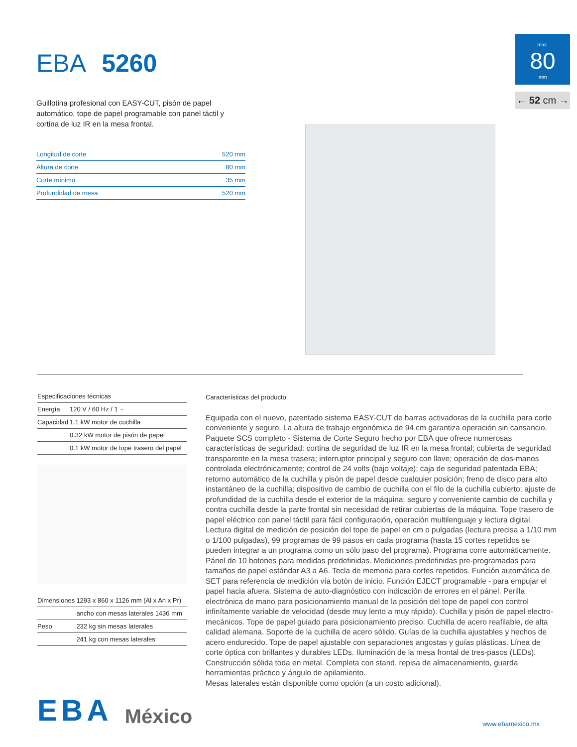EBA 5260
Guillotina profesional con EASY-CUT, pisón de papel automático, tope de papel programable con panel táctil y cortina de luz IR en la mesa frontal.
| Longitud de corte | 520 mm |
| Altura de corte | 80 mm |
| Corte mínimo | 35 mm |
| Profundidad de mesa | 520 mm |
max.
80
mm
← 52 cm →
| Especificaciones técnicas | |
| --- | --- |
| Energía | 120 V / 60 Hz / 1 ~ |
| Capacidad | 1.1 kW motor de cuchilla |
| | 0.32 kW motor de pisón de papel |
| | 0.1 kW motor de tope trasero del papel |
| Dimensiones | 1293 x 860 x 1126 mm (Al x An x Pr) |
| | ancho con mesas laterales 1436 mm |
| Peso | 232 kg sin mesas laterales |
| | 241 kg con mesas laterales |
Características del producto
Equipada con el nuevo, patentado sistema EASY-CUT de barras activadoras de la cuchilla para corte conveniente y seguro. La altura de trabajo ergonómica de 94 cm garantiza operación sin cansancio. Paquete SCS completo - Sistema de Corte Seguro hecho por EBA que ofrece numerosas características de seguridad: cortina de seguridad de luz IR en la mesa frontal; cubierta de seguridad transparente en la mesa trasera; interruptor principal y seguro con llave; operación de dos-manos controlada electrónicamente; control de 24 volts (bajo voltaje); caja de seguridad patentada EBA; retorno automático de la cuchilla y pisón de papel desde cualquier posición; freno de disco para alto instantáneo de la cuchilla; dispositivo de cambio de cuchilla con el filo de la cuchilla cubierto; ajuste de profundidad de la cuchilla desde el exterior de la máquina; seguro y conveniente cambio de cuchilla y contra cuchilla desde la parte frontal sin necesidad de retirar cubiertas de la máquina. Tope trasero de papel eléctrico con panel táctil para fácil configuración, operación multilenguaje y lectura digital. Lectura digital de medición de posición del tope de papel en cm o pulgadas (lectura precisa a 1/10 mm o 1/100 pulgadas), 99 programas de 99 pasos en cada programa (hasta 15 cortes repetidos se pueden integrar a un programa como un sólo paso del programa). Programa corre automáticamente. Pánel de 10 botones para medidas predefinidas. Mediciones predefinidas pre-programadas para tamaños de papel estándar A3 a A6. Tecla de memoria para cortes repetidos. Función automática de SET para referencia de medición vía botón de inicio. Función EJECT programable - para empujar el papel hacia afuera. Sistema de auto-diagnóstico con indicación de errores en el pánel. Perilla electrónica de mano para posicionamiento manual de la posición del tope de papel con control infinítamente variable de velocidad (desde muy lento a muy rápido). Cuchilla y pisón de papel electro-mecánicos. Tope de papel guiado para posicionamiento preciso. Cuchilla de acero reafilable, de alta calidad alemana. Soporte de la cuchilla de acero sólido. Guías de la cuchilla ajustables y hechos de acero endurecido. Tope de papel ajustable con separaciones angostas y guías plásticas. Línea de corte óptica con brillantes y durables LEDs. Iluminación de la mesa frontal de tres-pasos (LEDs). Construcción sólida toda en metal. Completa con stand, repisa de almacenamiento, guarda herramientas práctico y ángulo de apilamiento.
Mesas laterales están disponible como opción (a un costo adicional).
EBA México www.ebamexico.mx